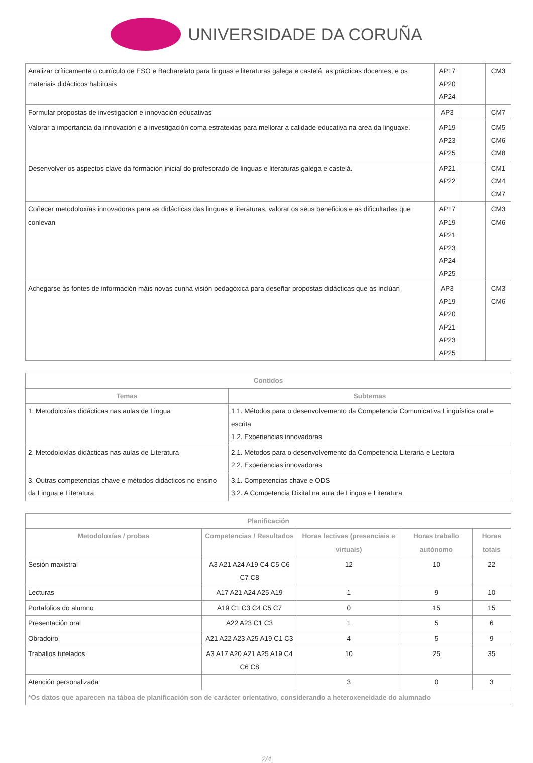UNIVERSIDADE DA CORUÑA
| Analizar críticamente o currículo de ESO e Bacharelato para linguas e literaturas galega e castelá, as prácticas docentes, e os materiais didácticos habituais | AP17 AP20 AP24 | | CM3 |
| Formular propostas de investigación e innovación educativas | AP3 | | CM7 |
| Valorar a importancia da innovación e a investigación coma estratexias para mellorar a calidade educativa na área da linguaxe. | AP19 AP23 AP25 | | CM5 CM6 CM8 |
| Desenvolver os aspectos clave da formación inicial do profesorado de linguas e literaturas galega e castelá. | AP21 AP22 | | CM1 CM4 CM7 |
| Coñecer metodoloxías innovadoras para as didácticas das linguas e literaturas, valorar os seus beneficios e as dificultades que conlevan | AP17 AP19 AP21 AP23 AP24 AP25 | | CM3 CM6 |
| Achegarse ás fontes de información máis novas cunha visión pedagóxica para deseñar propostas didácticas que as inclúan | AP3 AP19 AP20 AP21 AP23 AP25 | | CM3 CM6 |
| Contidos | |
| --- | --- |
| Temas | Subtemas |
| 1. Metodoloxías didácticas nas aulas de Lingua | 1.1. Métodos para o desenvolvemento da Competencia Comunicativa Lingüística oral e escrita 1.2. Experiencias innovadoras |
| 2. Metodoloxías didácticas nas aulas de Literatura | 2.1. Métodos para o desenvolvemento da Competencia Literaria e Lectora 2.2. Experiencias innovadoras |
| 3. Outras competencias chave e métodos didácticos no ensino da Lingua e Literatura | 3.1. Competencias chave e ODS 3.2. A Competencia Dixital na aula de Lingua e Literatura |
| Planificación | | | | |
| --- | --- | --- | --- | --- |
| Metodoloxías / probas | Competencias / Resultados | Horas lectivas (presenciais e virtuais) | Horas traballo autónomo | Horas totais |
| Sesión maxistral | A3 A21 A24 A19 C4 C5 C6 C7 C8 | 12 | 10 | 22 |
| Lecturas | A17 A21 A24 A25 A19 | 1 | 9 | 10 |
| Portafolios do alumno | A19 C1 C3 C4 C5 C7 | 0 | 15 | 15 |
| Presentación oral | A22 A23 C1 C3 | 1 | 5 | 6 |
| Obradoiro | A21 A22 A23 A25 A19 C1 C3 | 4 | 5 | 9 |
| Traballos tutelados | A3 A17 A20 A21 A25 A19 C4 C6 C8 | 10 | 25 | 35 |
| Atención personalizada | | 3 | 0 | 3 |
| *Os datos que aparecen na táboa de planificación son de carácter orientativo, considerando a heteroxeneidade do alumnado | | | | |
2/4